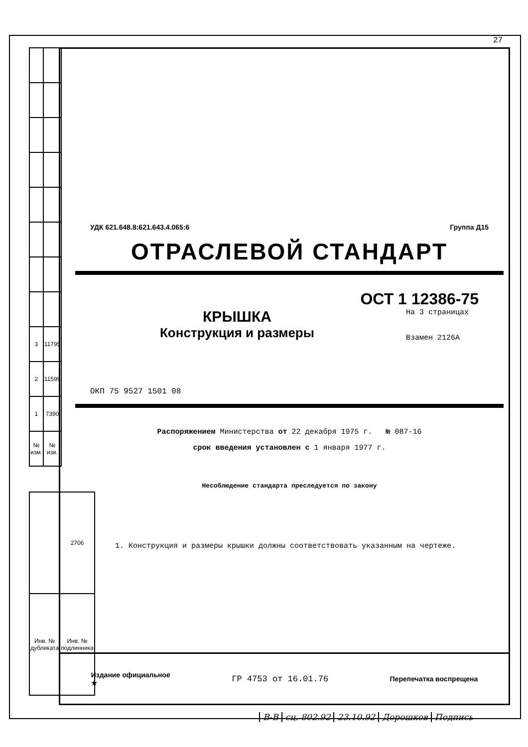27
| 3 | 11795 |
| 2 | 11599 |
| 1 | 7390 |
| № изм. | № изв. |
| | 2706 |
| Инв. № дубликата | Инв. № подлинника |
УДК 621.648.8:621.643.4.065:6 Группа Д15
ОТРАСЛЕВОЙ СТАНДАРТ
ОСТ 1 12386-75
КРЫШКА
Конструкция и размеры
На 3 страницах
Взамен 2126А
ОКП 75 9527 1501 08
Распоряжением Министерства от 22 декабря 1975 г. № 087-16
срок введения установлен с 1 января 1977 г.
Несоблюдение стандарта преследуется по закону
1. Конструкция и размеры крышки должны соответствовать указанным на чертеже.
Издание официальное
★ ГР 4753 от 16.01.76 Перепечатка воспрещена
В-В сц. 802.92 23.10.92 Дорошков Подпись